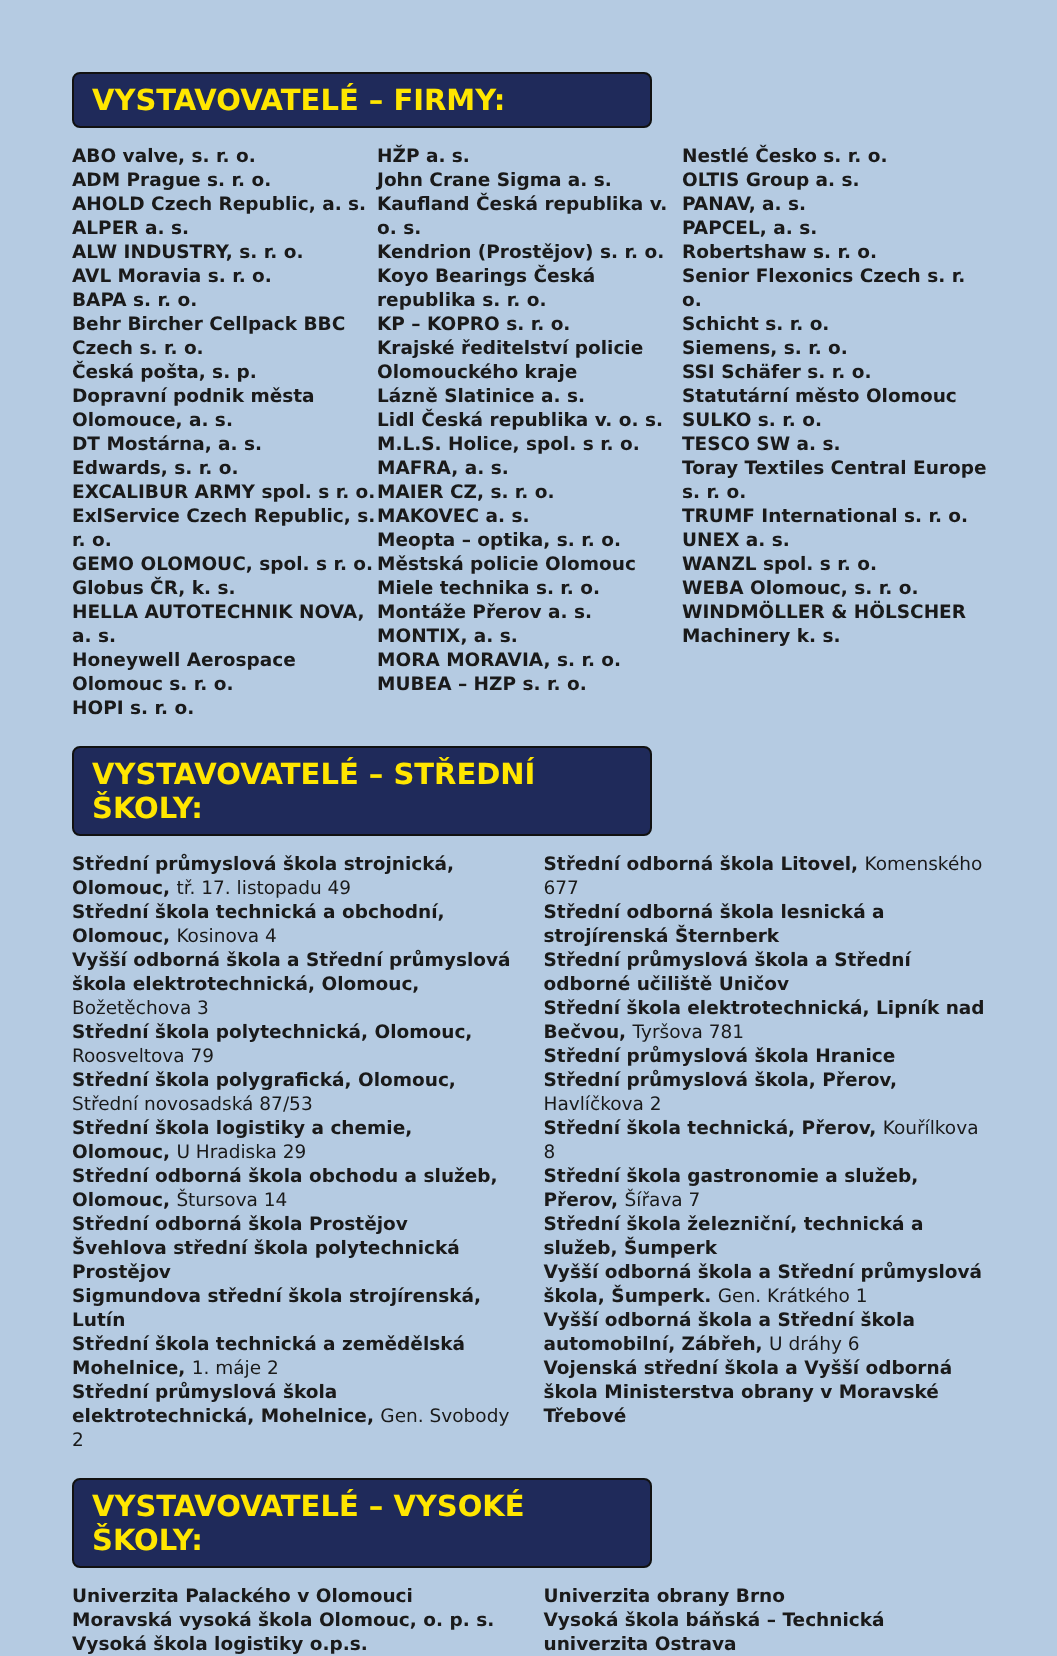VYSTAVOVATELÉ – FIRMY:
ABO valve, s. r. o.
ADM Prague s. r. o.
AHOLD Czech Republic, a. s.
ALPER a. s.
ALW INDUSTRY, s. r. o.
AVL Moravia s. r. o.
BAPA s. r. o.
Behr Bircher Cellpack BBC Czech s. r. o.
Česká pošta, s. p.
Dopravní podnik města Olomouce, a. s.
DT Mostárna, a. s.
Edwards, s. r. o.
EXCALIBUR ARMY spol. s r. o.
ExlService Czech Republic, s. r. o.
GEMO OLOMOUC, spol. s r. o.
Globus ČR, k. s.
HELLA AUTOTECHNIK NOVA, a. s.
Honeywell Aerospace Olomouc s. r. o.
HOPI s. r. o.
HŽP a. s.
John Crane Sigma a. s.
Kaufland Česká republika v. o. s.
Kendrion (Prostějov) s. r. o.
Koyo Bearings Česká republika s. r. o.
KP – KOPRO s. r. o.
Krajské ředitelství policie Olomouckého kraje
Lázně Slatinice a. s.
Lidl Česká republika v. o. s.
M.L.S. Holice, spol. s r. o.
MAFRA, a. s.
MAIER CZ, s. r. o.
MAKOVEC a. s.
Meopta – optika, s. r. o.
Městská policie Olomouc
Miele technika s. r. o.
Montáže Přerov a. s.
MONTIX, a. s.
MORA MORAVIA, s. r. o.
MUBEA – HZP s. r. o.
Nestlé Česko s. r. o.
OLTIS Group a. s.
PANAV, a. s.
PAPCEL, a. s.
Robertshaw s. r. o.
Senior Flexonics Czech s. r. o.
Schicht s. r. o.
Siemens, s. r. o.
SSI Schäfer s. r. o.
Statutární město Olomouc
SULKO s. r. o.
TESCO SW a. s.
Toray Textiles Central Europe s. r. o.
TRUMF International s. r. o.
UNEX a. s.
WANZL spol. s r. o.
WEBA Olomouc, s. r. o.
WINDMÖLLER & HÖLSCHER Machinery k. s.
VYSTAVOVATELÉ – STŘEDNÍ ŠKOLY:
Střední průmyslová škola strojnická, Olomouc, tř. 17. listopadu 49
Střední škola technická a obchodní, Olomouc, Kosinova 4
Vyšší odborná škola a Střední průmyslová škola elektrotechnická, Olomouc, Božetěchova 3
Střední škola polytechnická, Olomouc, Roosveltova 79
Střední škola polygrafická, Olomouc, Střední novosadská 87/53
Střední škola logistiky a chemie, Olomouc, U Hradiska 29
Střední odborná škola obchodu a služeb, Olomouc, Štursova 14
Střední odborná škola Prostějov
Švehlova střední škola polytechnická Prostějov
Sigmundova střední škola strojírenská, Lutín
Střední škola technická a zemědělská Mohelnice, 1. máje 2
Střední průmyslová škola elektrotechnická, Mohelnice, Gen. Svobody 2
Střední odborná škola Litovel, Komenského 677
Střední odborná škola lesnická a strojírenská Šternberk
Střední průmyslová škola a Střední odborné učiliště Uničov
Střední škola elektrotechnická, Lipník nad Bečvou, Tyršova 781
Střední průmyslová škola Hranice
Střední průmyslová škola, Přerov, Havlíčkova 2
Střední škola technická, Přerov, Kouřílkova 8
Střední škola gastronomie a služeb, Přerov, Šířava 7
Střední škola železniční, technická a služeb, Šumperk
Vyšší odborná škola a Střední průmyslová škola, Šumperk. Gen. Krátkého 1
Vyšší odborná škola a Střední škola automobilní, Zábřeh, U dráhy 6
Vojenská střední škola a Vyšší odborná škola Ministerstva obrany v Moravské Třebové
VYSTAVOVATELÉ – VYSOKÉ ŠKOLY:
Univerzita Palackého v Olomouci
Moravská vysoká škola Olomouc, o. p. s.
Vysoká škola logistiky o.p.s.
Univerzita obrany Brno
Vysoká škola báňská – Technická univerzita Ostrava